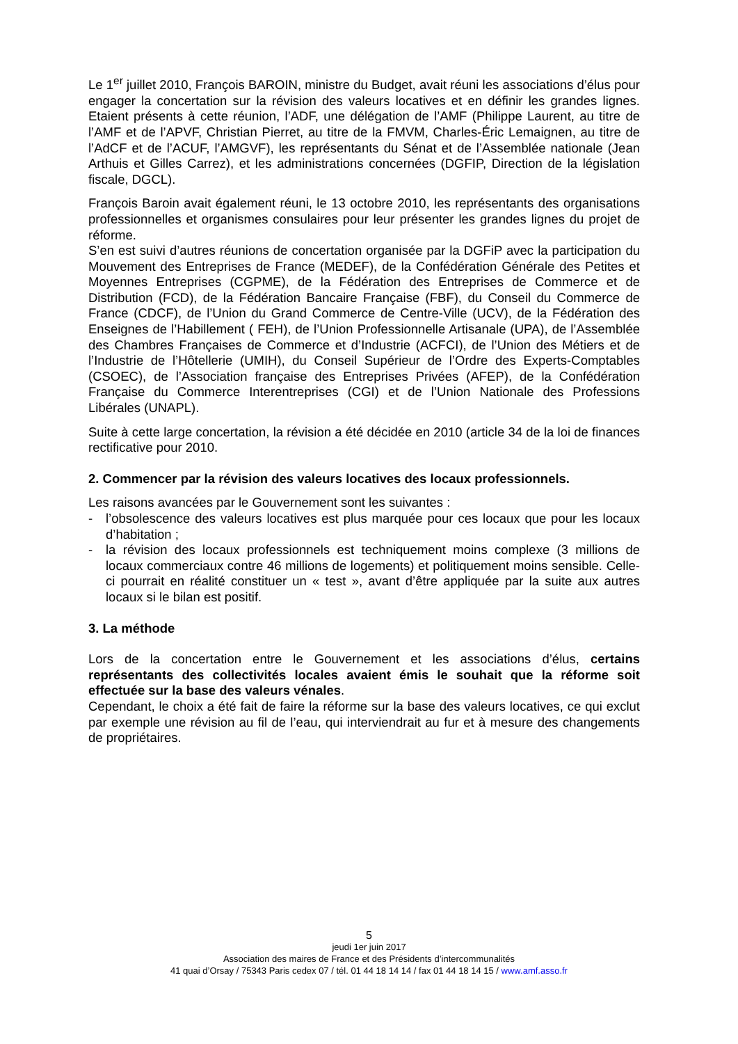Le 1<sup>er</sup> juillet 2010, François BAROIN, ministre du Budget, avait réuni les associations d’élus pour engager la concertation sur la révision des valeurs locatives et en définir les grandes lignes. Etaient présents à cette réunion, l’ADF, une délégation de l’AMF (Philippe Laurent, au titre de l’AMF et de l’APVF, Christian Pierret, au titre de la FMVM, Charles-Éric Lemaignen, au titre de l’AdCF et de l’ACUF, l’AMGVF), les représentants du Sénat et de l’Assemblée nationale (Jean Arthuis et Gilles Carrez), et les administrations concernées (DGFIP, Direction de la législation fiscale, DGCL).
François Baroin avait également réuni, le 13 octobre 2010, les représentants des organisations professionnelles et organismes consulaires pour leur présenter les grandes lignes du projet de réforme.
S’en est suivi d’autres réunions de concertation organisée par la DGFiP avec la participation du Mouvement des Entreprises de France (MEDEF), de la Confédération Générale des Petites et Moyennes Entreprises (CGPME), de la Fédération des Entreprises de Commerce et de Distribution (FCD), de la Fédération Bancaire Française (FBF), du Conseil du Commerce de France (CDCF), de l’Union du Grand Commerce de Centre-Ville (UCV), de la Fédération des Enseignes de l’Habillement ( FEH), de l’Union Professionnelle Artisanale (UPA), de l’Assemblée des Chambres Françaises de Commerce et d’Industrie (ACFCI), de l’Union des Métiers et de l’Industrie de l’Hôtellerie (UMIH), du Conseil Supérieur de l’Ordre des Experts-Comptables (CSOEC), de l’Association française des Entreprises Privées (AFEP), de la Confédération Française du Commerce Interentreprises (CGI) et de l’Union Nationale des Professions Libérales (UNAPL).
Suite à cette large concertation, la révision a été décidée en 2010 (article 34 de la loi de finances rectificative pour 2010.
2. Commencer par la révision des valeurs locatives des locaux professionnels.
Les raisons avancées par le Gouvernement sont les suivantes :
- l’obsolescence des valeurs locatives est plus marquée pour ces locaux que pour les locaux d’habitation ;
- la révision des locaux professionnels est techniquement moins complexe (3 millions de locaux commerciaux contre 46 millions de logements) et politiquement moins sensible. Celle-ci pourrait en réalité constituer un « test », avant d’être appliquée par la suite aux autres locaux si le bilan est positif.
3. La méthode
Lors de la concertation entre le Gouvernement et les associations d’élus, certains représentants des collectivités locales avaient émis le souhait que la réforme soit effectuée sur la base des valeurs vénales.
Cependant, le choix a été fait de faire la réforme sur la base des valeurs locatives, ce qui exclut par exemple une révision au fil de l’eau, qui interviendrait au fur et à mesure des changements de propriétaires.
5
jeudi 1er juin 2017
Association des maires de France et des Présidents d’intercommunalités
41 quai d’Orsay / 75343 Paris cedex 07 / tél. 01 44 18 14 14 / fax 01 44 18 14 15 / www.amf.asso.fr